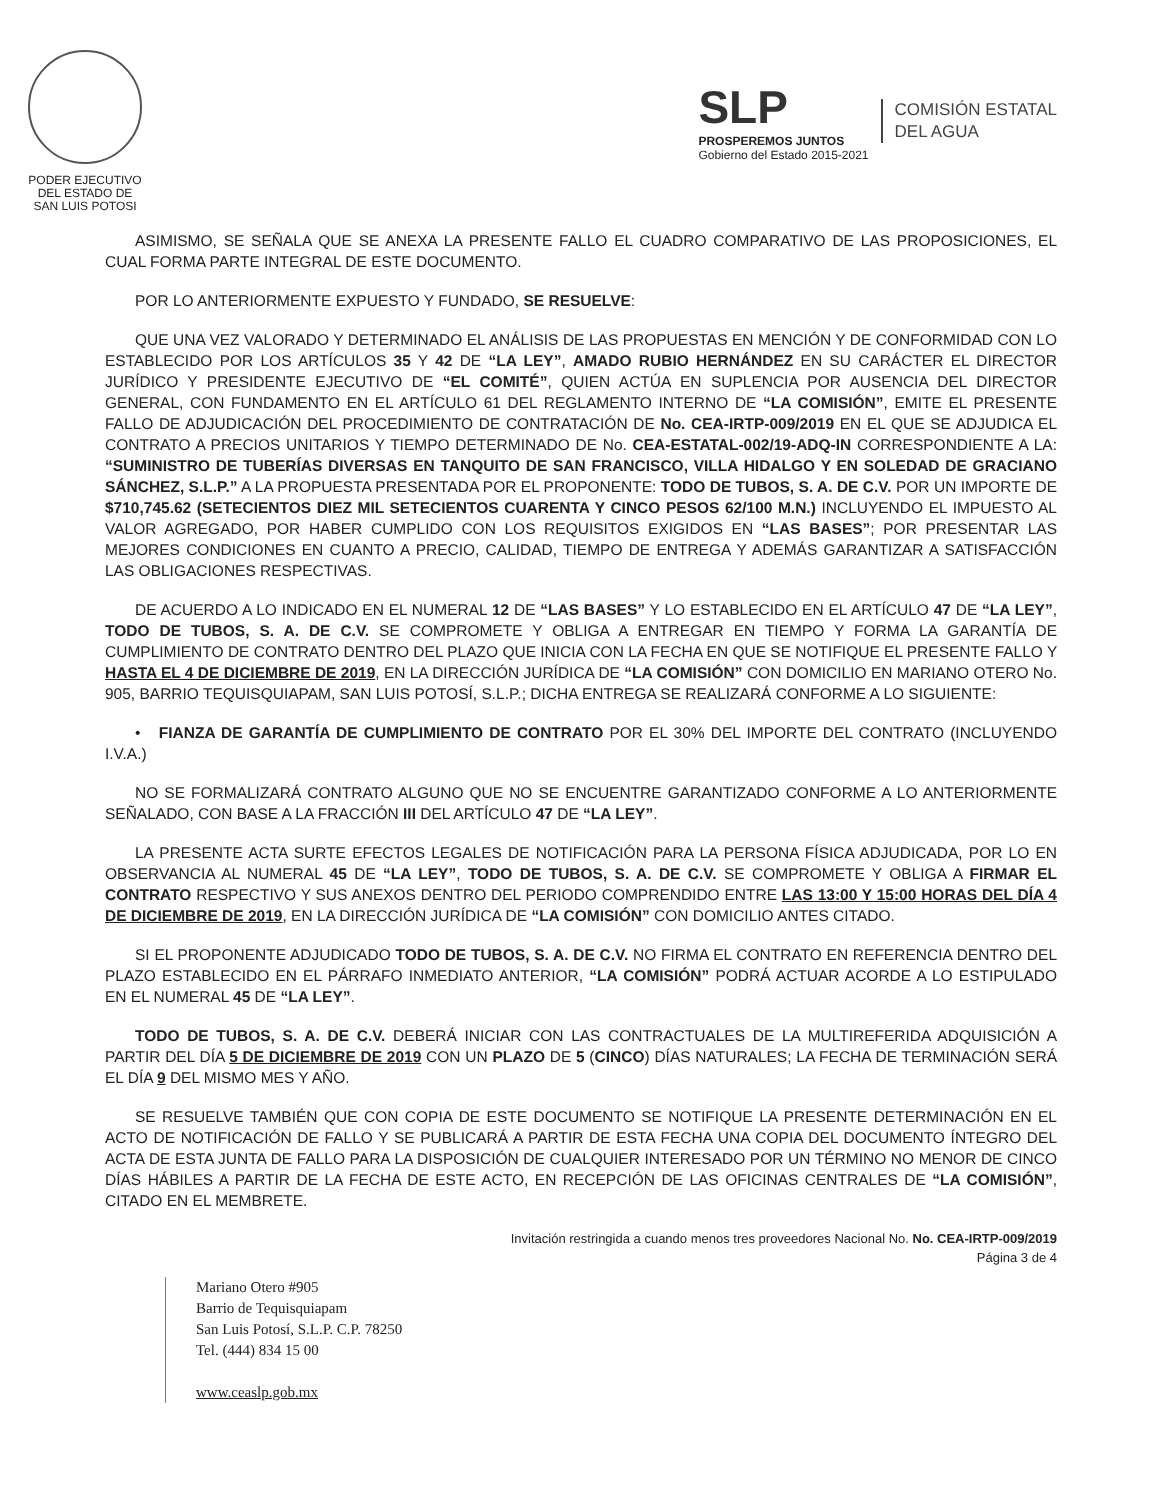PODER EJECUTIVO
DEL ESTADO DE
SAN LUIS POTOSI
SLP
PROSPEREMOS JUNTOS
Gobierno del Estado 2015-2021
COMISIÓN ESTATAL
DEL AGUA
ASIMISMO, SE SEÑALA QUE SE ANEXA LA PRESENTE FALLO EL CUADRO COMPARATIVO DE LAS PROPOSICIONES, EL CUAL FORMA PARTE INTEGRAL DE ESTE DOCUMENTO.
POR LO ANTERIORMENTE EXPUESTO Y FUNDADO, SE RESUELVE:
QUE UNA VEZ VALORADO Y DETERMINADO EL ANÁLISIS DE LAS PROPUESTAS EN MENCIÓN Y DE CONFORMIDAD CON LO ESTABLECIDO POR LOS ARTÍCULOS 35 Y 42 DE “LA LEY”, AMADO RUBIO HERNÁNDEZ EN SU CARÁCTER EL DIRECTOR JURÍDICO Y PRESIDENTE EJECUTIVO DE “EL COMITÉ”, QUIEN ACTÚA EN SUPLENCIA POR AUSENCIA DEL DIRECTOR GENERAL, CON FUNDAMENTO EN EL ARTÍCULO 61 DEL REGLAMENTO INTERNO DE “LA COMISIÓN”, EMITE EL PRESENTE FALLO DE ADJUDICACIÓN DEL PROCEDIMIENTO DE CONTRATACIÓN DE No. CEA-IRTP-009/2019 EN EL QUE SE ADJUDICA EL CONTRATO A PRECIOS UNITARIOS Y TIEMPO DETERMINADO DE No. CEA-ESTATAL-002/19-ADQ-IN CORRESPONDIENTE A LA: “SUMINISTRO DE TUBERÍAS DIVERSAS EN TANQUITO DE SAN FRANCISCO, VILLA HIDALGO Y EN SOLEDAD DE GRACIANO SÁNCHEZ, S.L.P.” A LA PROPUESTA PRESENTADA POR EL PROPONENTE: TODO DE TUBOS, S. A. DE C.V. POR UN IMPORTE DE $710,745.62 (SETECIENTOS DIEZ MIL SETECIENTOS CUARENTA Y CINCO PESOS 62/100 M.N.) INCLUYENDO EL IMPUESTO AL VALOR AGREGADO, POR HABER CUMPLIDO CON LOS REQUISITOS EXIGIDOS EN “LAS BASES”; POR PRESENTAR LAS MEJORES CONDICIONES EN CUANTO A PRECIO, CALIDAD, TIEMPO DE ENTREGA Y ADEMÁS GARANTIZAR A SATISFACCIÓN LAS OBLIGACIONES RESPECTIVAS.
DE ACUERDO A LO INDICADO EN EL NUMERAL 12 DE “LAS BASES” Y LO ESTABLECIDO EN EL ARTÍCULO 47 DE “LA LEY”, TODO DE TUBOS, S. A. DE C.V. SE COMPROMETE Y OBLIGA A ENTREGAR EN TIEMPO Y FORMA LA GARANTÍA DE CUMPLIMIENTO DE CONTRATO DENTRO DEL PLAZO QUE INICIA CON LA FECHA EN QUE SE NOTIFIQUE EL PRESENTE FALLO Y HASTA EL 4 DE DICIEMBRE DE 2019, EN LA DIRECCIÓN JURÍDICA DE “LA COMISIÓN” CON DOMICILIO EN MARIANO OTERO No. 905, BARRIO TEQUISQUIAPAM, SAN LUIS POTOSÍ, S.L.P.; DICHA ENTREGA SE REALIZARÁ CONFORME A LO SIGUIENTE:
• FIANZA DE GARANTÍA DE CUMPLIMIENTO DE CONTRATO POR EL 30% DEL IMPORTE DEL CONTRATO (INCLUYENDO I.V.A.)
NO SE FORMALIZARÁ CONTRATO ALGUNO QUE NO SE ENCUENTRE GARANTIZADO CONFORME A LO ANTERIORMENTE SEÑALADO, CON BASE A LA FRACCIÓN III DEL ARTÍCULO 47 DE “LA LEY”.
LA PRESENTE ACTA SURTE EFECTOS LEGALES DE NOTIFICACIÓN PARA LA PERSONA FÍSICA ADJUDICADA, POR LO EN OBSERVANCIA AL NUMERAL 45 DE “LA LEY”, TODO DE TUBOS, S. A. DE C.V. SE COMPROMETE Y OBLIGA A FIRMAR EL CONTRATO RESPECTIVO Y SUS ANEXOS DENTRO DEL PERIODO COMPRENDIDO ENTRE LAS 13:00 Y 15:00 HORAS DEL DÍA 4 DE DICIEMBRE DE 2019, EN LA DIRECCIÓN JURÍDICA DE “LA COMISIÓN” CON DOMICILIO ANTES CITADO.
SI EL PROPONENTE ADJUDICADO TODO DE TUBOS, S. A. DE C.V. NO FIRMA EL CONTRATO EN REFERENCIA DENTRO DEL PLAZO ESTABLECIDO EN EL PÁRRAFO INMEDIATO ANTERIOR, “LA COMISIÓN” PODRÁ ACTUAR ACORDE A LO ESTIPULADO EN EL NUMERAL 45 DE “LA LEY”.
TODO DE TUBOS, S. A. DE C.V. DEBERÁ INICIAR CON LAS CONTRACTUALES DE LA MULTIREFERIDA ADQUISICIÓN A PARTIR DEL DÍA 5 DE DICIEMBRE DE 2019 CON UN PLAZO DE 5 (CINCO) DÍAS NATURALES; LA FECHA DE TERMINACIÓN SERÁ EL DÍA 9 DEL MISMO MES Y AÑO.
SE RESUELVE TAMBIÉN QUE CON COPIA DE ESTE DOCUMENTO SE NOTIFIQUE LA PRESENTE DETERMINACIÓN EN EL ACTO DE NOTIFICACIÓN DE FALLO Y SE PUBLICARÁ A PARTIR DE ESTA FECHA UNA COPIA DEL DOCUMENTO ÍNTEGRO DEL ACTA DE ESTA JUNTA DE FALLO PARA LA DISPOSICIÓN DE CUALQUIER INTERESADO POR UN TÉRMINO NO MENOR DE CINCO DÍAS HÁBILES A PARTIR DE LA FECHA DE ESTE ACTO, EN RECEPCIÓN DE LAS OFICINAS CENTRALES DE “LA COMISIÓN”, CITADO EN EL MEMBRETE.
Invitación restringida a cuando menos tres proveedores Nacional No. No. CEA-IRTP-009/2019
Página 3 de 4
Mariano Otero #905
Barrio de Tequisquiapam
San Luis Potosí, S.L.P. C.P. 78250
Tel. (444) 834 15 00
www.ceaslp.gob.mx